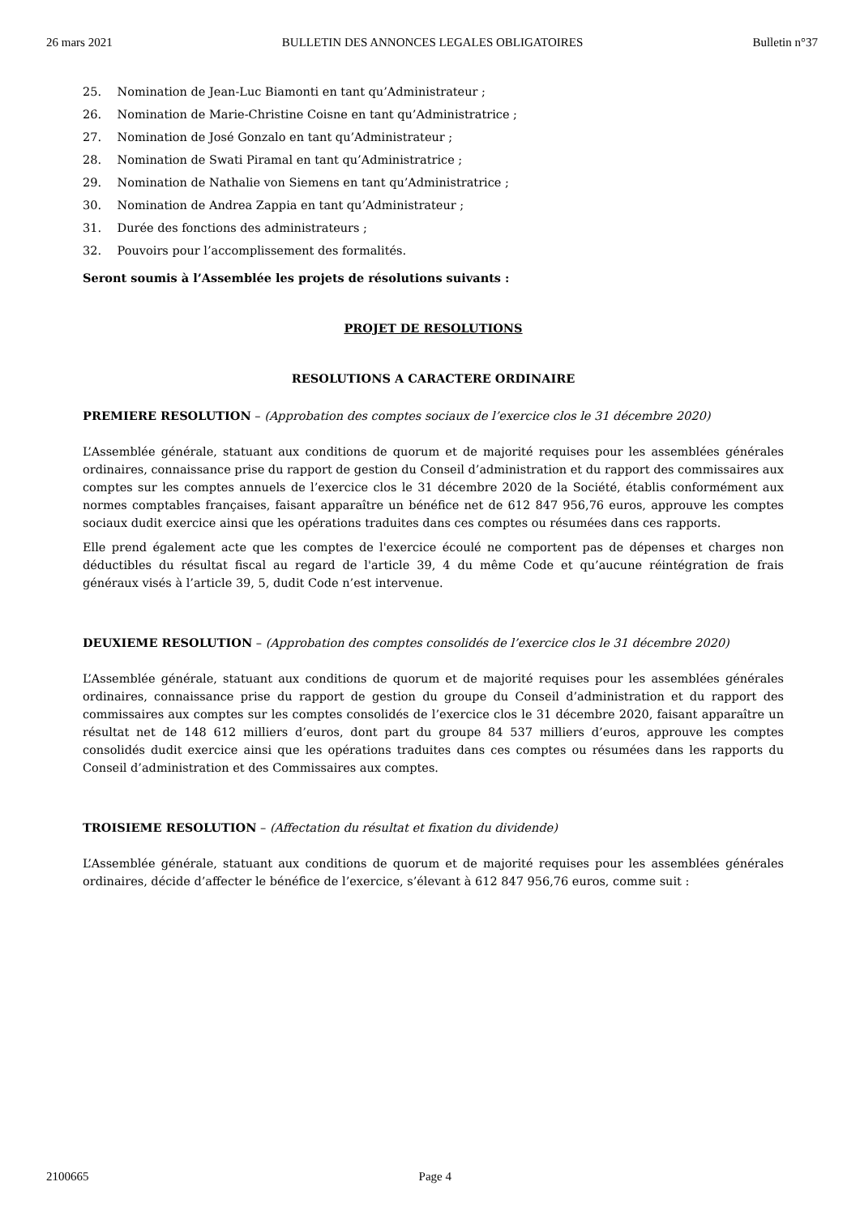26 mars 2021 BULLETIN DES ANNONCES LEGALES OBLIGATOIRES Bulletin n°37
25. Nomination de Jean-Luc Biamonti en tant qu’Administrateur ;
26. Nomination de Marie-Christine Coisne en tant qu’Administratrice ;
27. Nomination de José Gonzalo en tant qu’Administrateur ;
28. Nomination de Swati Piramal en tant qu’Administratrice ;
29. Nomination de Nathalie von Siemens en tant qu’Administratrice ;
30. Nomination de Andrea Zappia en tant qu’Administrateur ;
31. Durée des fonctions des administrateurs ;
32. Pouvoirs pour l’accomplissement des formalités.
Seront soumis à l’Assemblée les projets de résolutions suivants :
PROJET DE RESOLUTIONS
RESOLUTIONS A CARACTERE ORDINAIRE
PREMIERE RESOLUTION – (Approbation des comptes sociaux de l’exercice clos le 31 décembre 2020)
L’Assemblée générale, statuant aux conditions de quorum et de majorité requises pour les assemblées générales ordinaires, connaissance prise du rapport de gestion du Conseil d’administration et du rapport des commissaires aux comptes sur les comptes annuels de l’exercice clos le 31 décembre 2020 de la Société, établis conformément aux normes comptables françaises, faisant apparaître un bénéfice net de 612 847 956,76 euros, approuve les comptes sociaux dudit exercice ainsi que les opérations traduites dans ces comptes ou résumées dans ces rapports.
Elle prend également acte que les comptes de l'exercice écoulé ne comportent pas de dépenses et charges non déductibles du résultat fiscal au regard de l'article 39, 4 du même Code et qu’aucune réintégration de frais généraux visés à l’article 39, 5, dudit Code n’est intervenue.
DEUXIEME RESOLUTION – (Approbation des comptes consolidés de l’exercice clos le 31 décembre 2020)
L’Assemblée générale, statuant aux conditions de quorum et de majorité requises pour les assemblées générales ordinaires, connaissance prise du rapport de gestion du groupe du Conseil d’administration et du rapport des commissaires aux comptes sur les comptes consolidés de l’exercice clos le 31 décembre 2020, faisant apparaître un résultat net de 148 612 milliers d’euros, dont part du groupe 84 537 milliers d’euros, approuve les comptes consolidés dudit exercice ainsi que les opérations traduites dans ces comptes ou résumées dans les rapports du Conseil d’administration et des Commissaires aux comptes.
TROISIEME RESOLUTION – (Affectation du résultat et fixation du dividende)
L’Assemblée générale, statuant aux conditions de quorum et de majorité requises pour les assemblées générales ordinaires, décide d’affecter le bénéfice de l’exercice, s’élevant à 612 847 956,76 euros, comme suit :
2100665 Page 4